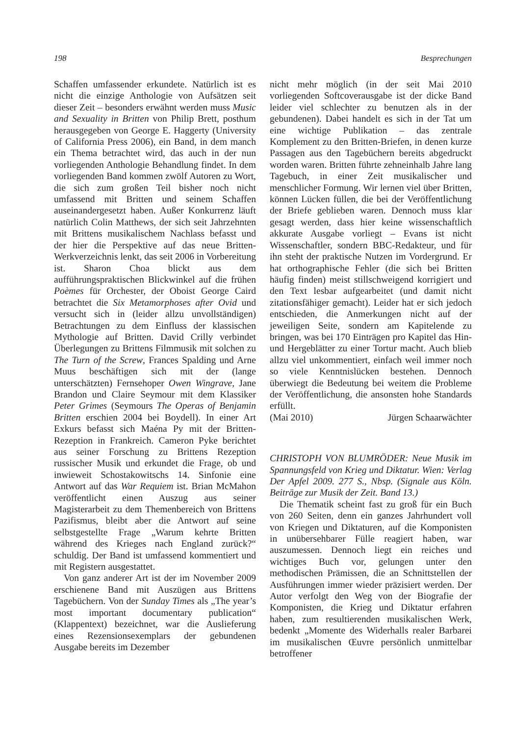198 Besprechungen
Schaffen umfassender erkundete. Natürlich ist es nicht die einzige Anthologie von Aufsätzen seit dieser Zeit – besonders erwähnt werden muss Music and Sexuality in Britten von Philip Brett, posthum herausgegeben von George E. Haggerty (University of California Press 2006), ein Band, in dem manch ein Thema betrachtet wird, das auch in der nun vorliegenden Anthologie Behandlung findet. In dem vorliegenden Band kommen zwölf Autoren zu Wort, die sich zum großen Teil bisher noch nicht umfassend mit Britten und seinem Schaffen auseinandergesetzt haben. Außer Konkurrenz läuft natürlich Colin Matthews, der sich seit Jahrzehnten mit Brittens musikalischem Nachlass befasst und der hier die Perspektive auf das neue Britten-Werkverzeichnis lenkt, das seit 2006 in Vorbereitung ist. Sharon Choa blickt aus dem aufführungspraktischen Blickwinkel auf die frühen Poèmes für Orchester, der Oboist George Caird betrachtet die Six Metamorphoses after Ovid und versucht sich in (leider allzu unvollständigen) Betrachtungen zu dem Einfluss der klassischen Mythologie auf Britten. David Crilly verbindet Überlegungen zu Brittens Filmmusik mit solchen zu The Turn of the Screw, Frances Spalding und Arne Muus beschäftigen sich mit der (lange unterschätzten) Fernsehoper Owen Wingrave, Jane Brandon und Claire Seymour mit dem Klassiker Peter Grimes (Seymours The Operas of Benjamin Britten erschien 2004 bei Boydell). In einer Art Exkurs befasst sich Maéna Py mit der Britten-Rezeption in Frankreich. Cameron Pyke berichtet aus seiner Forschung zu Brittens Rezeption russischer Musik und erkundet die Frage, ob und inwieweit Schostakowitschs 14. Sinfonie eine Antwort auf das War Requiem ist. Brian McMahon veröffentlicht einen Auszug aus seiner Magisterarbeit zu dem Themenbereich von Brittens Pazifismus, bleibt aber die Antwort auf seine selbstgestellte Frage „Warum kehrte Britten während des Krieges nach England zurück?“ schuldig. Der Band ist umfassend kommentiert und mit Registern ausgestattet.
Von ganz anderer Art ist der im November 2009 erschienene Band mit Auszügen aus Brittens Tagebüchern. Von der Sunday Times als „The year’s most important documentary publication“ (Klappentext) bezeichnet, war die Auslieferung eines Rezensionsexemplars der gebundenen Ausgabe bereits im Dezember
nicht mehr möglich (in der seit Mai 2010 vorliegenden Softcoverausgabe ist der dicke Band leider viel schlechter zu benutzen als in der gebundenen). Dabei handelt es sich in der Tat um eine wichtige Publikation – das zentrale Komplement zu den Britten-Briefen, in denen kurze Passagen aus den Tagebüchern bereits abgedruckt worden waren. Britten führte zehneinhalb Jahre lang Tagebuch, in einer Zeit musikalischer und menschlicher Formung. Wir lernen viel über Britten, können Lücken füllen, die bei der Veröffentlichung der Briefe geblieben waren. Dennoch muss klar gesagt werden, dass hier keine wissenschaftlich akkurate Ausgabe vorliegt – Evans ist nicht Wissenschaftler, sondern BBC-Redakteur, und für ihn steht der praktische Nutzen im Vordergrund. Er hat orthographische Fehler (die sich bei Britten häufig finden) meist stillschweigend korrigiert und den Text lesbar aufgearbeitet (und damit nicht zitationsfähiger gemacht). Leider hat er sich jedoch entschieden, die Anmerkungen nicht auf der jeweiligen Seite, sondern am Kapitelende zu bringen, was bei 170 Einträgen pro Kapitel das Hin- und Hergeblätter zu einer Tortur macht. Auch blieb allzu viel unkommentiert, einfach weil immer noch so viele Kenntnislücken bestehen. Dennoch überwiegt die Bedeutung bei weitem die Probleme der Veröffentlichung, die ansonsten hohe Standards erfüllt.
(Mai 2010) Jürgen Schaarwächter
CHRISTOPH VON BLUMRÖDER: Neue Musik im Spannungsfeld von Krieg und Diktatur. Wien: Verlag Der Apfel 2009. 277 S., Nbsp. (Signale aus Köln. Beiträge zur Musik der Zeit. Band 13.)
Die Thematik scheint fast zu groß für ein Buch von 260 Seiten, denn ein ganzes Jahrhundert voll von Kriegen und Diktaturen, auf die Komponisten in unübersehbarer Fülle reagiert haben, war auszumessen. Dennoch liegt ein reiches und wichtiges Buch vor, gelungen unter den methodischen Prämissen, die an Schnittstellen der Ausführungen immer wieder präzisiert werden. Der Autor verfolgt den Weg von der Biografie der Komponisten, die Krieg und Diktatur erfahren haben, zum resultierenden musikalischen Werk, bedenkt „Momente des Widerhalls realer Barbarei im musikalischen Œuvre persönlich unmittelbar betroffener